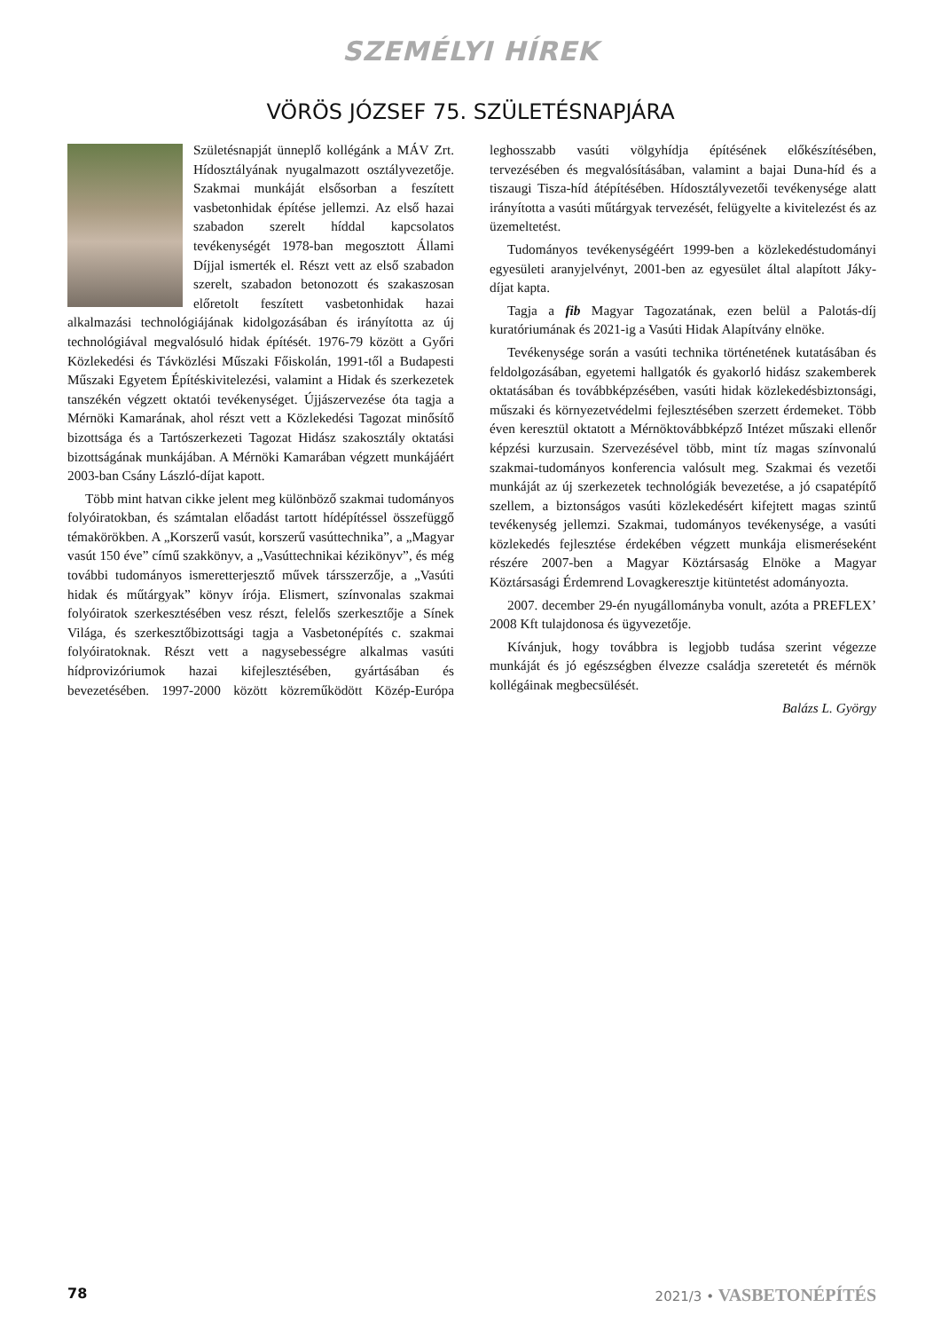SZEMÉLYI HÍREK
VÖRÖS JÓZSEF 75. SZÜLETÉSNAPJÁRA
Születésnapját ünneplő kollégánk a MÁV Zrt. Hídosztályának nyugalmazott osztályvezetője. Szakmai munkáját elsősorban a feszített vasbetonhidak építése jellemzi. Az első hazai szabadon szerelt híddal kapcsolatos tevékenységét 1978-ban megosztott Állami Díjjal ismerték el. Részt vett az első szabadon szerelt, szabadon betonozott és szakaszosan előretolt feszített vasbetonhidak hazai alkalmazási technológiájának kidolgozásában és irányította az új technológiával megvalósuló hidak építését. 1976-79 között a Győri Közlekedési és Távközlési Műszaki Főiskolán, 1991-től a Budapesti Műszaki Egyetem Építéskivitelezési, valamint a Hidak és szerkezetek tanszékén végzett oktatói tevékenységet. Újjászervezése óta tagja a Mérnöki Kamarának, ahol részt vett a Közlekedési Tagozat minősítő bizottsága és a Tartószerkezeti Tagozat Hidász szakosztály oktatási bizottságának munkájában. A Mérnöki Kamarában végzett munkájáért 2003-ban Csány László-díjat kapott.
Több mint hatvan cikke jelent meg különböző szakmai tudományos folyóiratokban, és számtalan előadást tartott hídépítéssel összefüggő témakörökben. A „Korszerű vasút, korszerű vasúttechnika”, a „Magyar vasút 150 éve” című szakkönyv, a „Vasúttechnikai kézikönyv”, és még további tudományos ismeretterjesztő művek társszerzője, a „Vasúti hidak és műtárgyak” könyv írója. Elismert, színvonalas szakmai folyóiratok szerkesztésében vesz részt, felelős szerkesztője a Sínek Világa, és szerkesztőbizottsági tagja a Vasbetonépítés c. szakmai folyóiratoknak. Részt vett a nagysebességre alkalmas vasúti hídprovizóriumok hazai kifejlesztésében, gyártásában és bevezetésében. 1997-2000 között közreműködött Közép-Európa leghosszabb vasúti völgyhídja építésének előkészítésében, tervezésében és megvalósításában, valamint a bajai Duna-híd és a tiszaugi Tisza-híd átépítésében. Hídosztályvezetői tevékenysége alatt irányította a vasúti műtárgyak tervezését, felügyelte a kivitelezést és az üzemeltetést.
Tudományos tevékenységéért 1999-ben a közlekedéstudományi egyesületi aranyjelvényt, 2001-ben az egyesület által alapított Jáky-díjat kapta.
Tagja a fib Magyar Tagozatának, ezen belül a Palotás-díj kuratóriumának és 2021-ig a Vasúti Hidak Alapítvány elnöke.
Tevékenysége során a vasúti technika történetének kutatásában és feldolgozásában, egyetemi hallgatók és gyakorló hidász szakemberek oktatásában és továbbképzésében, vasúti hidak közlekedésbiztonsági, műszaki és környezetvédelmi fejlesztésében szerzett érdemeket. Több éven keresztül oktatott a Mérnöktovábbképző Intézet műszaki ellenőr képzési kurzusain. Szervezésével több, mint tíz magas színvonalú szakmai-tudományos konferencia valósult meg. Szakmai és vezetői munkáját az új szerkezetek technológiák bevezetése, a jó csapatépítő szellem, a biztonságos vasúti közlekedésért kifejtett magas szintű tevékenység jellemzi. Szakmai, tudományos tevékenysége, a vasúti közlekedés fejlesztése érdekében végzett munkája elismeréseként részére 2007-ben a Magyar Köztársaság Elnöke a Magyar Köztársasági Érdemrend Lovagkeresztje kitüntetést adományozta.
2007. december 29-én nyugállományba vonult, azóta a PREFLEX’ 2008 Kft tulajdonosa és ügyvezetője.
Kívánjuk, hogy továbbra is legjobb tudása szerint végezze munkáját és jó egészségben élvezze családja szeretetét és mérnök kollégáinak megbecsülését.
Balázs L. György
78 2021/3 • VASBETONÉPÍTÉS